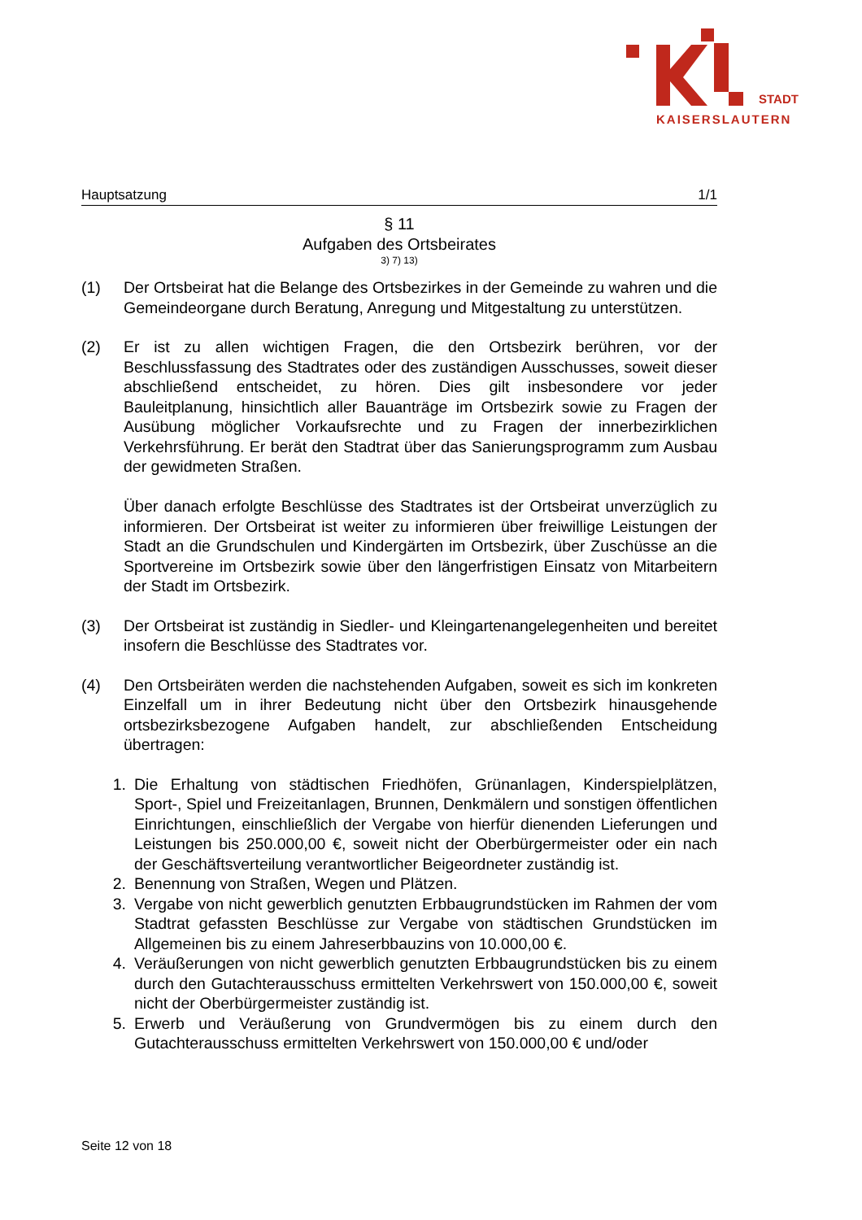STADT
KAISERSLAUTERN
Hauptsatzung 1/1
§ 11
Aufgaben des Ortsbeirates
3) 7) 13)
(1) Der Ortsbeirat hat die Belange des Ortsbezirkes in der Gemeinde zu wahren und die Gemeindeorgane durch Beratung, Anregung und Mitgestaltung zu unterstützen.
(2) Er ist zu allen wichtigen Fragen, die den Ortsbezirk berühren, vor der Beschlussfassung des Stadtrates oder des zuständigen Ausschusses, soweit dieser abschließend entscheidet, zu hören. Dies gilt insbesondere vor jeder Bauleitplanung, hinsichtlich aller Bauanträge im Ortsbezirk sowie zu Fragen der Ausübung möglicher Vorkaufsrechte und zu Fragen der innerbezirklichen Verkehrsführung. Er berät den Stadtrat über das Sanierungsprogramm zum Ausbau der gewidmeten Straßen.
Über danach erfolgte Beschlüsse des Stadtrates ist der Ortsbeirat unverzüglich zu informieren. Der Ortsbeirat ist weiter zu informieren über freiwillige Leistungen der Stadt an die Grundschulen und Kindergärten im Ortsbezirk, über Zuschüsse an die Sportvereine im Ortsbezirk sowie über den längerfristigen Einsatz von Mitarbeitern der Stadt im Ortsbezirk.
(3) Der Ortsbeirat ist zuständig in Siedler- und Kleingartenangelegenheiten und bereitet insofern die Beschlüsse des Stadtrates vor.
(4) Den Ortsbeiräten werden die nachstehenden Aufgaben, soweit es sich im konkreten Einzelfall um in ihrer Bedeutung nicht über den Ortsbezirk hinausgehende ortsbezirksbezogene Aufgaben handelt, zur abschließenden Entscheidung übertragen:
1. Die Erhaltung von städtischen Friedhöfen, Grünanlagen, Kinderspielplätzen, Sport-, Spiel und Freizeitanlagen, Brunnen, Denkmälern und sonstigen öffentlichen Einrichtungen, einschließlich der Vergabe von hierfür dienenden Lieferungen und Leistungen bis 250.000,00 €, soweit nicht der Oberbürgermeister oder ein nach der Geschäftsverteilung verantwortlicher Beigeordneter zuständig ist.
2. Benennung von Straßen, Wegen und Plätzen.
3. Vergabe von nicht gewerblich genutzten Erbbaugrundstücken im Rahmen der vom Stadtrat gefassten Beschlüsse zur Vergabe von städtischen Grundstücken im Allgemeinen bis zu einem Jahreserbbauzins von 10.000,00 €.
4. Veräußerungen von nicht gewerblich genutzten Erbbaugrundstücken bis zu einem durch den Gutachterausschuss ermittelten Verkehrswert von 150.000,00 €, soweit nicht der Oberbürgermeister zuständig ist.
5. Erwerb und Veräußerung von Grundvermögen bis zu einem durch den Gutachterausschuss ermittelten Verkehrswert von 150.000,00 € und/oder
Seite 12 von 18